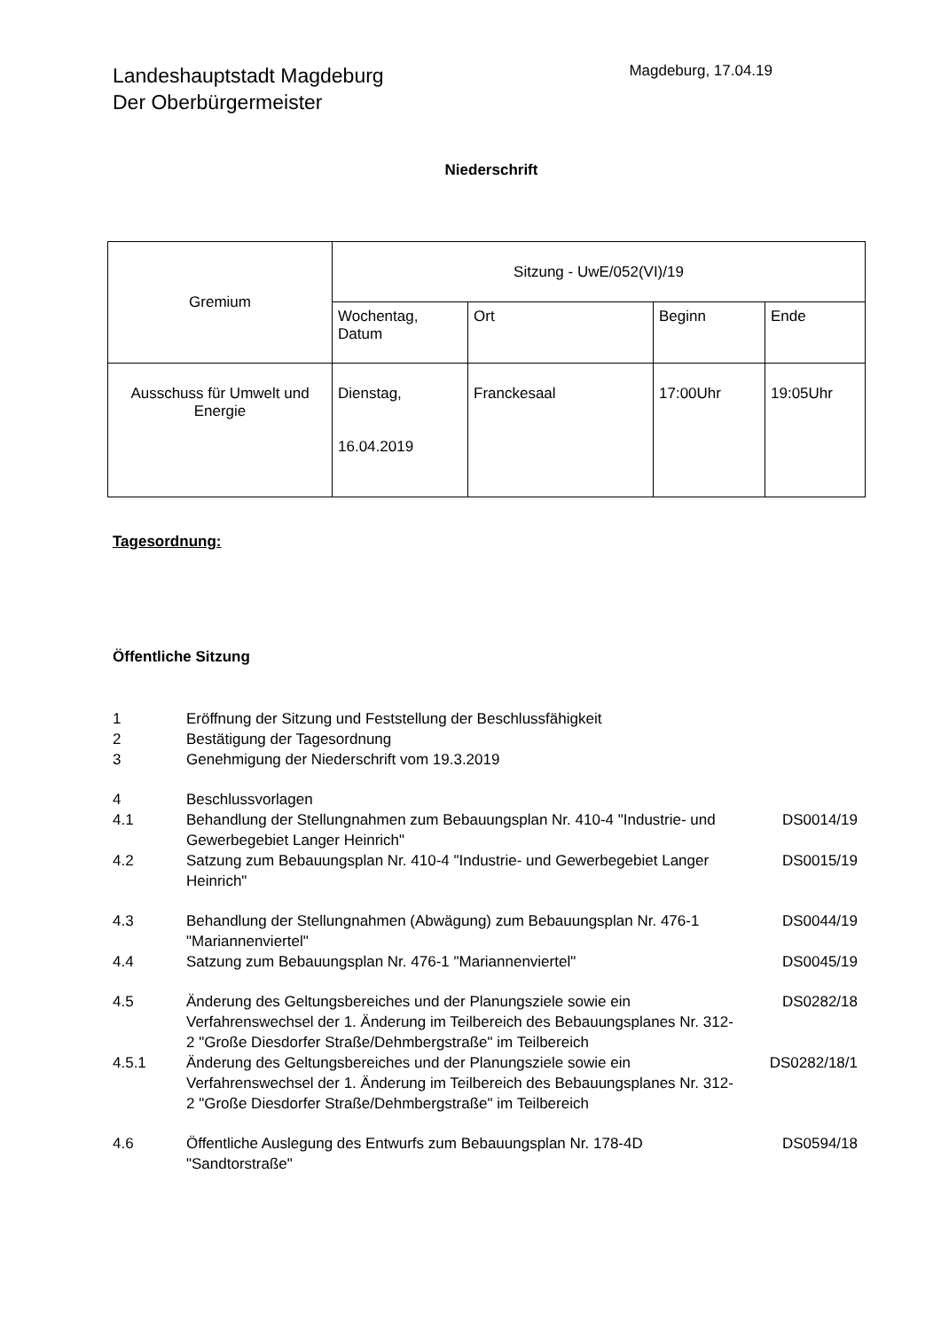Landeshauptstadt Magdeburg
Der Oberbürgermeister
Magdeburg, 17.04.19
Niederschrift
| Gremium | Sitzung - UwE/052(VI)/19 | | | |
| | Wochentag, Datum | Ort | Beginn | Ende |
| Ausschuss für Umwelt und Energie | Dienstag, 16.04.2019 | Franckesaal | 17:00Uhr | 19:05Uhr |
Tagesordnung:
Öffentliche Sitzung
| 1 | Eröffnung der Sitzung und Feststellung der Beschlussfähigkeit | |
| 2 | Bestätigung der Tagesordnung | |
| 3 | Genehmigung der Niederschrift vom 19.3.2019 | |
| 4 | Beschlussvorlagen | |
| 4.1 | Behandlung der Stellungnahmen zum Bebauungsplan Nr. 410-4 "Industrie- und Gewerbegebiet Langer Heinrich" | DS0014/19 |
| 4.2 | Satzung zum Bebauungsplan Nr. 410-4 "Industrie- und Gewerbegebiet Langer Heinrich" | DS0015/19 |
| 4.3 | Behandlung der Stellungnahmen (Abwägung) zum Bebauungsplan Nr. 476-1 "Mariannenviertel" | DS0044/19 |
| 4.4 | Satzung zum Bebauungsplan Nr. 476-1 "Mariannenviertel" | DS0045/19 |
| 4.5 | Änderung des Geltungsbereiches und der Planungsziele sowie ein Verfahrenswechsel der 1. Änderung im Teilbereich des Bebauungsplanes Nr. 312-2 "Große Diesdorfer Straße/Dehmbergstraße" im Teilbereich | DS0282/18 |
| 4.5.1 | Änderung des Geltungsbereiches und der Planungsziele sowie ein Verfahrenswechsel der 1. Änderung im Teilbereich des Bebauungsplanes Nr. 312-2 "Große Diesdorfer Straße/Dehmbergstraße" im Teilbereich | DS0282/18/1 |
| 4.6 | Öffentliche Auslegung des Entwurfs zum Bebauungsplan Nr. 178-4D "Sandtorstraße" | DS0594/18 |